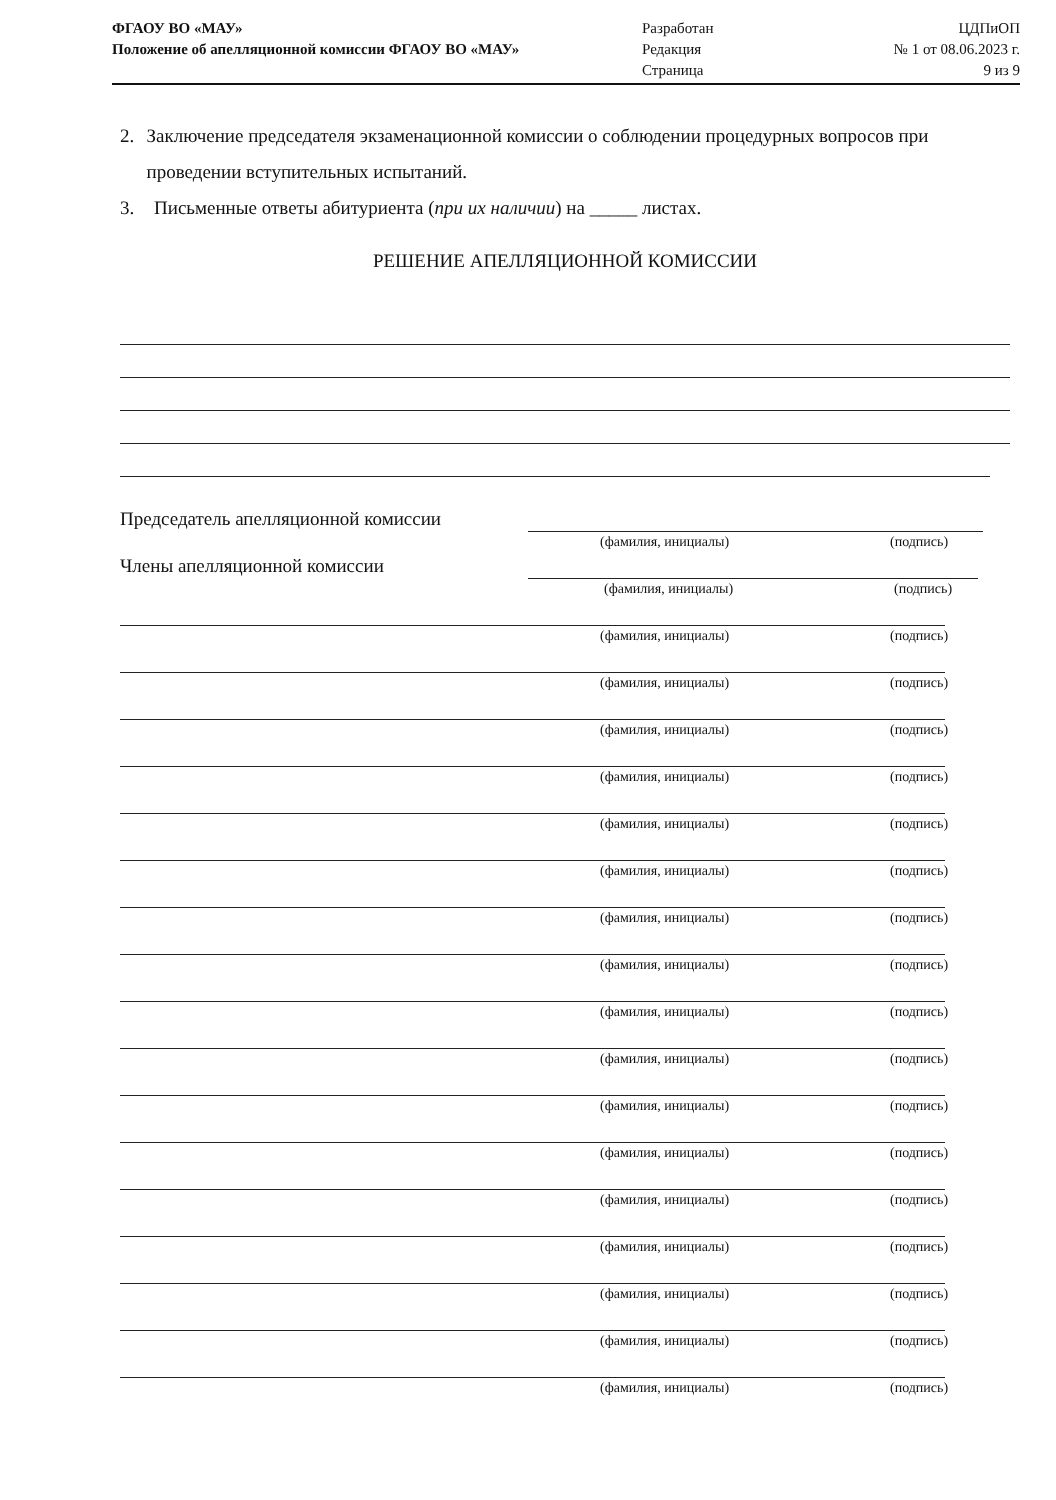ФГАОУ ВО «МАУ»
Положение об апелляционной комиссии ФГАОУ ВО «МАУ»
Разработан
Редакция
Страница
ЦДПиОП
№ 1 от 08.06.2023 г.
9 из 9
2. Заключение председателя экзаменационной комиссии о соблюдении процедурных вопросов при проведении вступительных испытаний.
3. Письменные ответы абитуриента (при их наличии) на _____ листах.
РЕШЕНИЕ АПЕЛЛЯЦИОННОЙ КОМИССИИ
Председатель апелляционной комиссии
(фамилия, инициалы) (подпись)
Члены апелляционной комиссии
(фамилия, инициалы) (подпись)
(фамилия, инициалы) (подпись)
(фамилия, инициалы) (подпись)
(фамилия, инициалы) (подпись)
(фамилия, инициалы) (подпись)
(фамилия, инициалы) (подпись)
(фамилия, инициалы) (подпись)
(фамилия, инициалы) (подпись)
(фамилия, инициалы) (подпись)
(фамилия, инициалы) (подпись)
(фамилия, инициалы) (подпись)
(фамилия, инициалы) (подпись)
(фамилия, инициалы) (подпись)
(фамилия, инициалы) (подпись)
(фамилия, инициалы) (подпись)
(фамилия, инициалы) (подпись)
(фамилия, инициалы) (подпись)
(фамилия, инициалы) (подпись)